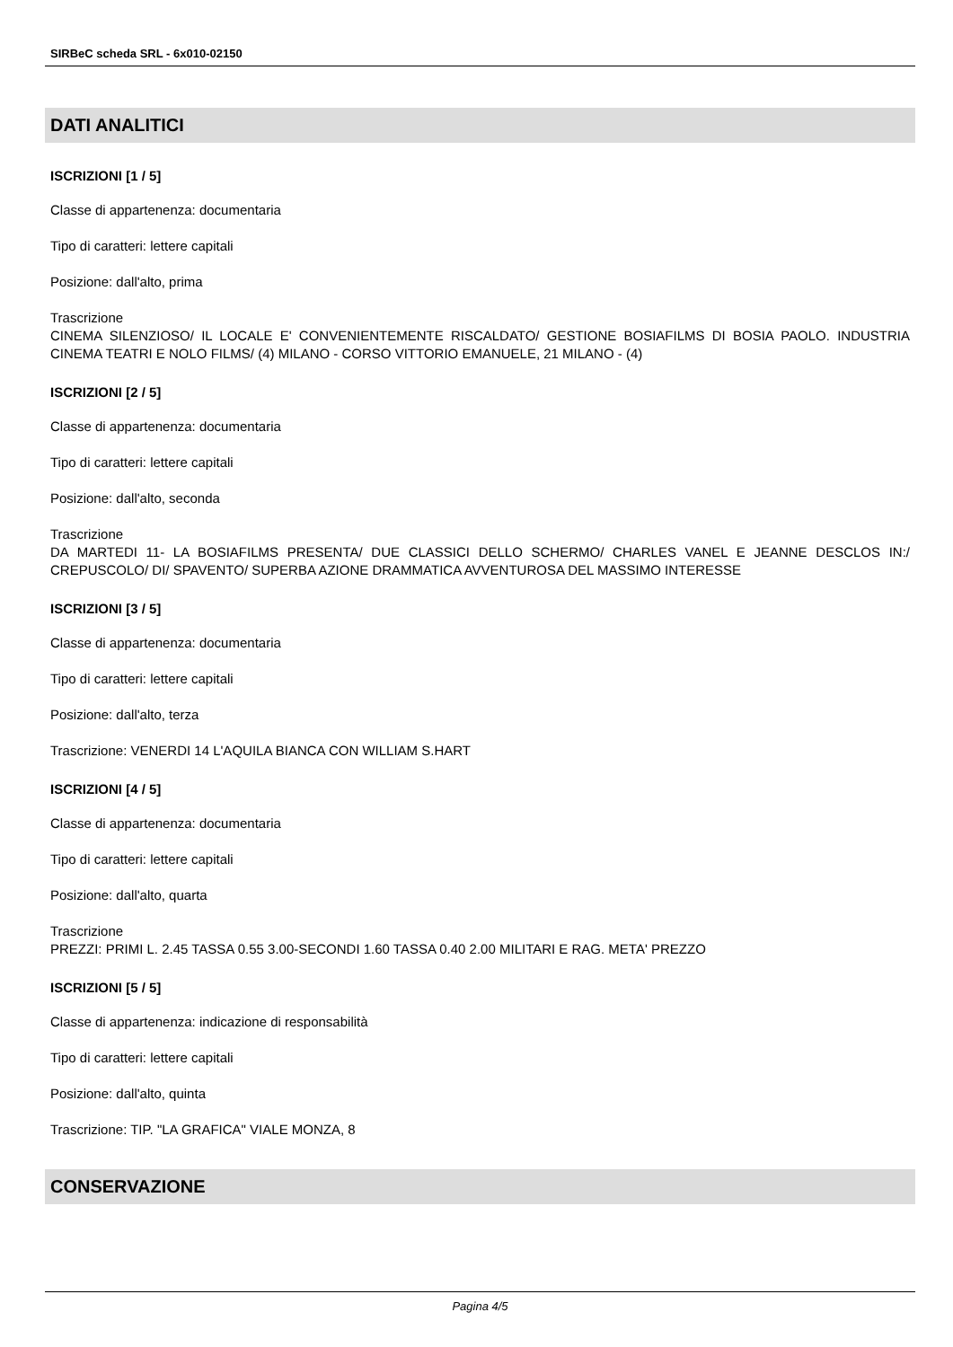SIRBeC scheda SRL - 6x010-02150
DATI ANALITICI
ISCRIZIONI [1 / 5]
Classe di appartenenza: documentaria
Tipo di caratteri: lettere capitali
Posizione: dall'alto, prima
Trascrizione
CINEMA SILENZIOSO/ IL LOCALE E' CONVENIENTEMENTE RISCALDATO/ GESTIONE BOSIAFILMS DI BOSIA PAOLO. INDUSTRIA CINEMA TEATRI E NOLO FILMS/ (4) MILANO - CORSO VITTORIO EMANUELE, 21 MILANO - (4)
ISCRIZIONI [2 / 5]
Classe di appartenenza: documentaria
Tipo di caratteri: lettere capitali
Posizione: dall'alto, seconda
Trascrizione
DA MARTEDI 11- LA BOSIAFILMS PRESENTA/ DUE CLASSICI DELLO SCHERMO/ CHARLES VANEL E JEANNE DESCLOS IN:/ CREPUSCOLO/ DI/ SPAVENTO/ SUPERBA AZIONE DRAMMATICA AVVENTUROSA DEL MASSIMO INTERESSE
ISCRIZIONI [3 / 5]
Classe di appartenenza: documentaria
Tipo di caratteri: lettere capitali
Posizione: dall'alto, terza
Trascrizione: VENERDI 14 L'AQUILA BIANCA CON WILLIAM S.HART
ISCRIZIONI [4 / 5]
Classe di appartenenza: documentaria
Tipo di caratteri: lettere capitali
Posizione: dall'alto, quarta
Trascrizione
PREZZI: PRIMI L. 2.45 TASSA 0.55 3.00-SECONDI 1.60 TASSA 0.40 2.00 MILITARI E RAG. META' PREZZO
ISCRIZIONI [5 / 5]
Classe di appartenenza: indicazione di responsabilità
Tipo di caratteri: lettere capitali
Posizione: dall'alto, quinta
Trascrizione: TIP. "LA GRAFICA" VIALE MONZA, 8
CONSERVAZIONE
Pagina 4/5